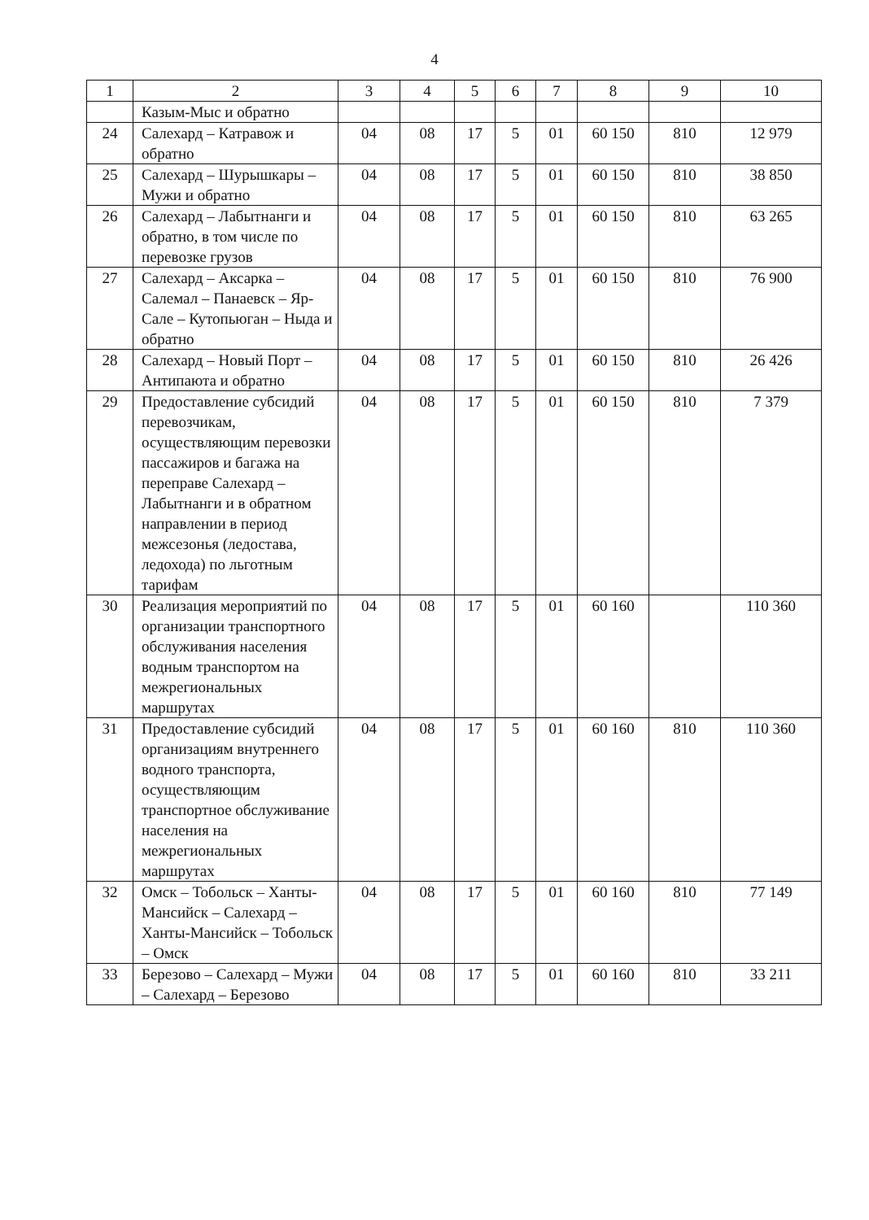4
| 1 | 2 | 3 | 4 | 5 | 6 | 7 | 8 | 9 | 10 |
| | Казым-Мыс и обратно | | | | | | | | |
| 24 | Салехард – Катравож и обратно | 04 | 08 | 17 | 5 | 01 | 60 150 | 810 | 12 979 |
| 25 | Салехард – Шурышкары – Мужи и обратно | 04 | 08 | 17 | 5 | 01 | 60 150 | 810 | 38 850 |
| 26 | Салехард – Лабытнанги и обратно, в том числе по перевозке грузов | 04 | 08 | 17 | 5 | 01 | 60 150 | 810 | 63 265 |
| 27 | Салехард – Аксарка – Салемал – Панаевск – Яр-Сале – Кутопьюган – Ныда и обратно | 04 | 08 | 17 | 5 | 01 | 60 150 | 810 | 76 900 |
| 28 | Салехард – Новый Порт – Антипаюта и обратно | 04 | 08 | 17 | 5 | 01 | 60 150 | 810 | 26 426 |
| 29 | Предоставление субсидий перевозчикам, осуществляющим перевозки пассажиров и багажа на переправе Салехард – Лабытнанги и в обратном направлении в период межсезонья (ледостава, ледохода) по льготным тарифам | 04 | 08 | 17 | 5 | 01 | 60 150 | 810 | 7 379 |
| 30 | Реализация мероприятий по организации транспортного обслуживания населения водным транспортом на межрегиональных маршрутах | 04 | 08 | 17 | 5 | 01 | 60 160 | | 110 360 |
| 31 | Предоставление субсидий организациям внутреннего водного транспорта, осуществляющим транспортное обслуживание населения на межрегиональных маршрутах | 04 | 08 | 17 | 5 | 01 | 60 160 | 810 | 110 360 |
| 32 | Омск – Тобольск – Ханты-Мансийск – Салехард – Ханты-Мансийск – Тобольск – Омск | 04 | 08 | 17 | 5 | 01 | 60 160 | 810 | 77 149 |
| 33 | Березово – Салехард – Мужи – Салехард – Березово | 04 | 08 | 17 | 5 | 01 | 60 160 | 810 | 33 211 |